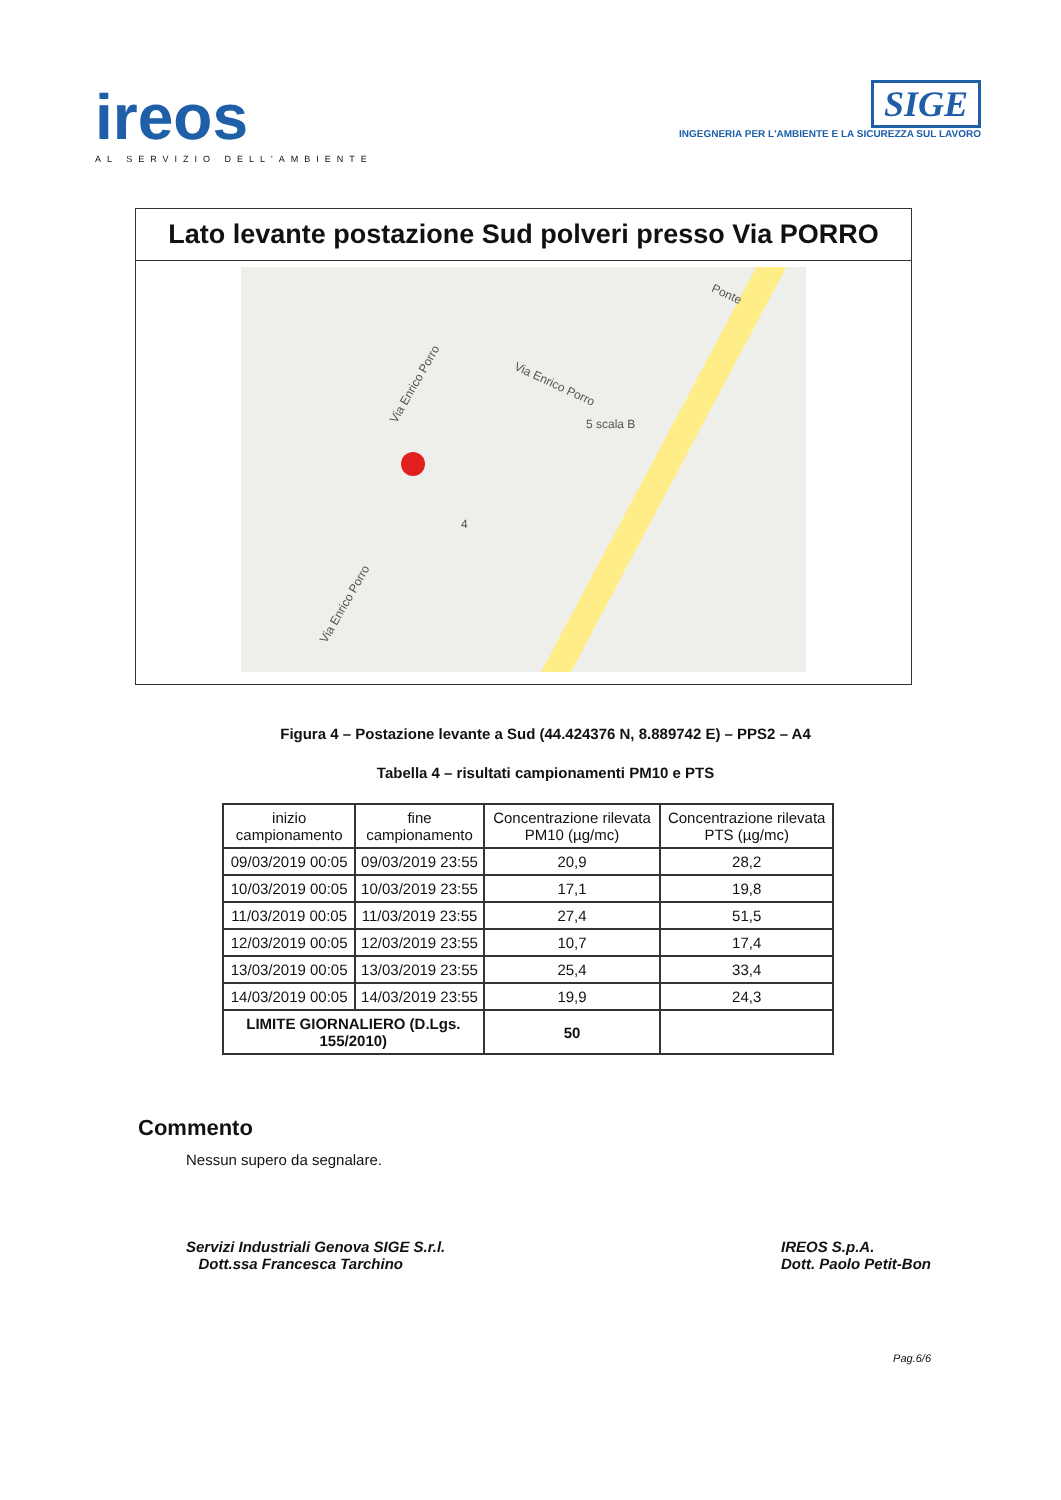ireos
AL SERVIZIO DELL'AMBIENTE
SIGE
INGEGNERIA PER L'AMBIENTE E LA SICUREZZA SUL LAVORO
Lato levante postazione Sud polveri presso Via PORRO
Via Enrico Porro Via Enrico Porro
Via Enrico Porro
Ponte
4
5 scala B
Figura 4 – Postazione levante a Sud (44.424376 N, 8.889742 E) – PPS2 – A4
Tabella 4 – risultati campionamenti PM10 e PTS
| inizio campionamento | fine campionamento | Concentrazione rilevata PM10 (µg/mc) | Concentrazione rilevata PTS (µg/mc) |
| --- | --- | --- | --- |
| 09/03/2019 00:05 | 09/03/2019 23:55 | 20,9 | 28,2 |
| 10/03/2019 00:05 | 10/03/2019 23:55 | 17,1 | 19,8 |
| 11/03/2019 00:05 | 11/03/2019 23:55 | 27,4 | 51,5 |
| 12/03/2019 00:05 | 12/03/2019 23:55 | 10,7 | 17,4 |
| 13/03/2019 00:05 | 13/03/2019 23:55 | 25,4 | 33,4 |
| 14/03/2019 00:05 | 14/03/2019 23:55 | 19,9 | 24,3 |
| LIMITE GIORNALIERO (D.Lgs. 155/2010) | | 50 | |
Commento
Nessun supero da segnalare.
Servizi Industriali Genova SIGE S.r.l.
Dott.ssa Francesca Tarchino
IREOS S.p.A.
Dott. Paolo Petit-Bon
Pag.6/6